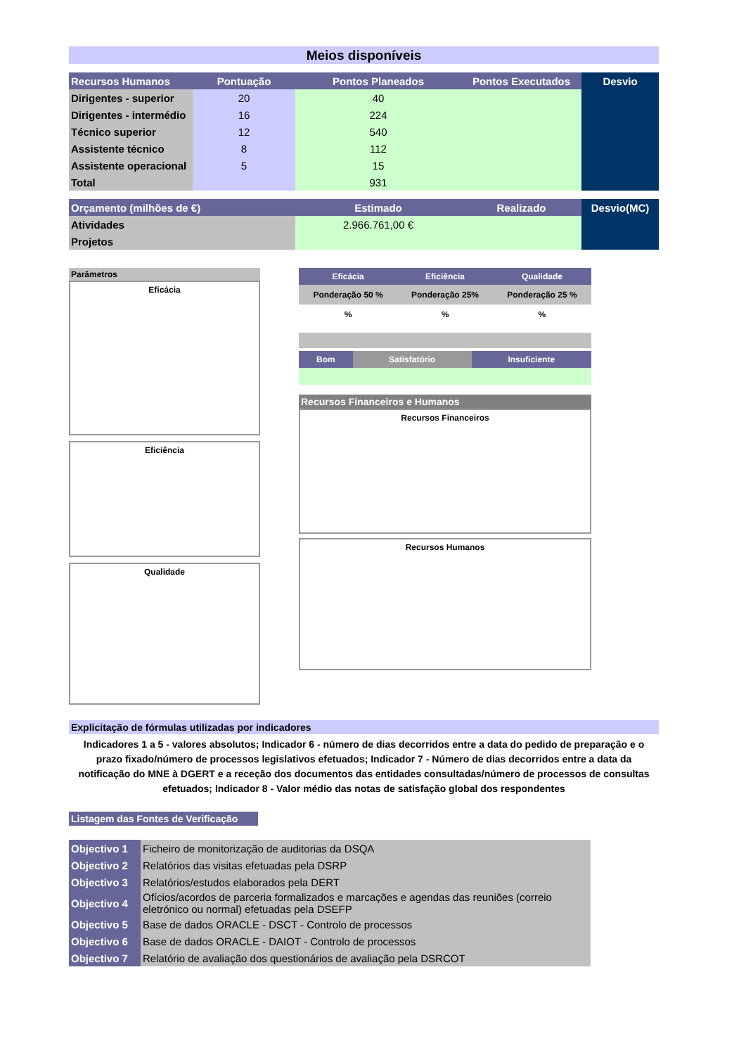Meios disponíveis
| Recursos Humanos | Pontuação | Pontos Planeados | Pontos Executados | Desvio |
| --- | --- | --- | --- | --- |
| Dirigentes - superior | 20 | 40 | | |
| Dirigentes - intermédio | 16 | 224 | | |
| Técnico superior | 12 | 540 | | |
| Assistente técnico | 8 | 112 | | |
| Assistente operacional | 5 | 15 | | |
| Total | | 931 | | |
| Orçamento (milhões de €) | Estimado | Realizado | Desvio(MC) |
| --- | --- | --- | --- |
| Atividades | 2.966.761,00 € | | |
| Projetos | | | |
Parâmetros
Eficácia
Eficiência
Qualidade
| Eficácia | Eficiência | Qualidade |
| Ponderação 50 % | Ponderação 25% | Ponderação 25 % |
| % | % | % |
| Bom | Satisfatório | Insuficiente |
Recursos Financeiros e Humanos
Recursos Financeiros
Recursos Humanos
Explicitação de fórmulas utilizadas por indicadores
Indicadores 1 a 5 - valores absolutos; Indicador 6 - número de dias decorridos entre a data do pedido de preparação e o prazo fixado/número de processos legislativos efetuados; Indicador 7 - Número de dias decorridos entre a data da notificação do MNE à DGERT e a receção dos documentos das entidades consultadas/número de processos de consultas efetuados; Indicador 8 - Valor médio das notas de satisfação global dos respondentes
Listagem das Fontes de Verificação
| Objectivo 1 | Ficheiro de monitorização de auditorias da DSQA |
| Objectivo 2 | Relatórios das visitas efetuadas pela DSRP |
| Objectivo 3 | Relatórios/estudos elaborados pela DERT |
| Objectivo 4 | Ofícios/acordos de parceria formalizados e marcações e agendas das reuniões (correio eletrónico ou normal) efetuadas pela DSEFP |
| Objectivo 5 | Base de dados ORACLE - DSCT - Controlo de processos |
| Objectivo 6 | Base de dados ORACLE - DAIOT - Controlo de processos |
| Objectivo 7 | Relatório de avaliação dos questionários de avaliação pela DSRCOT |